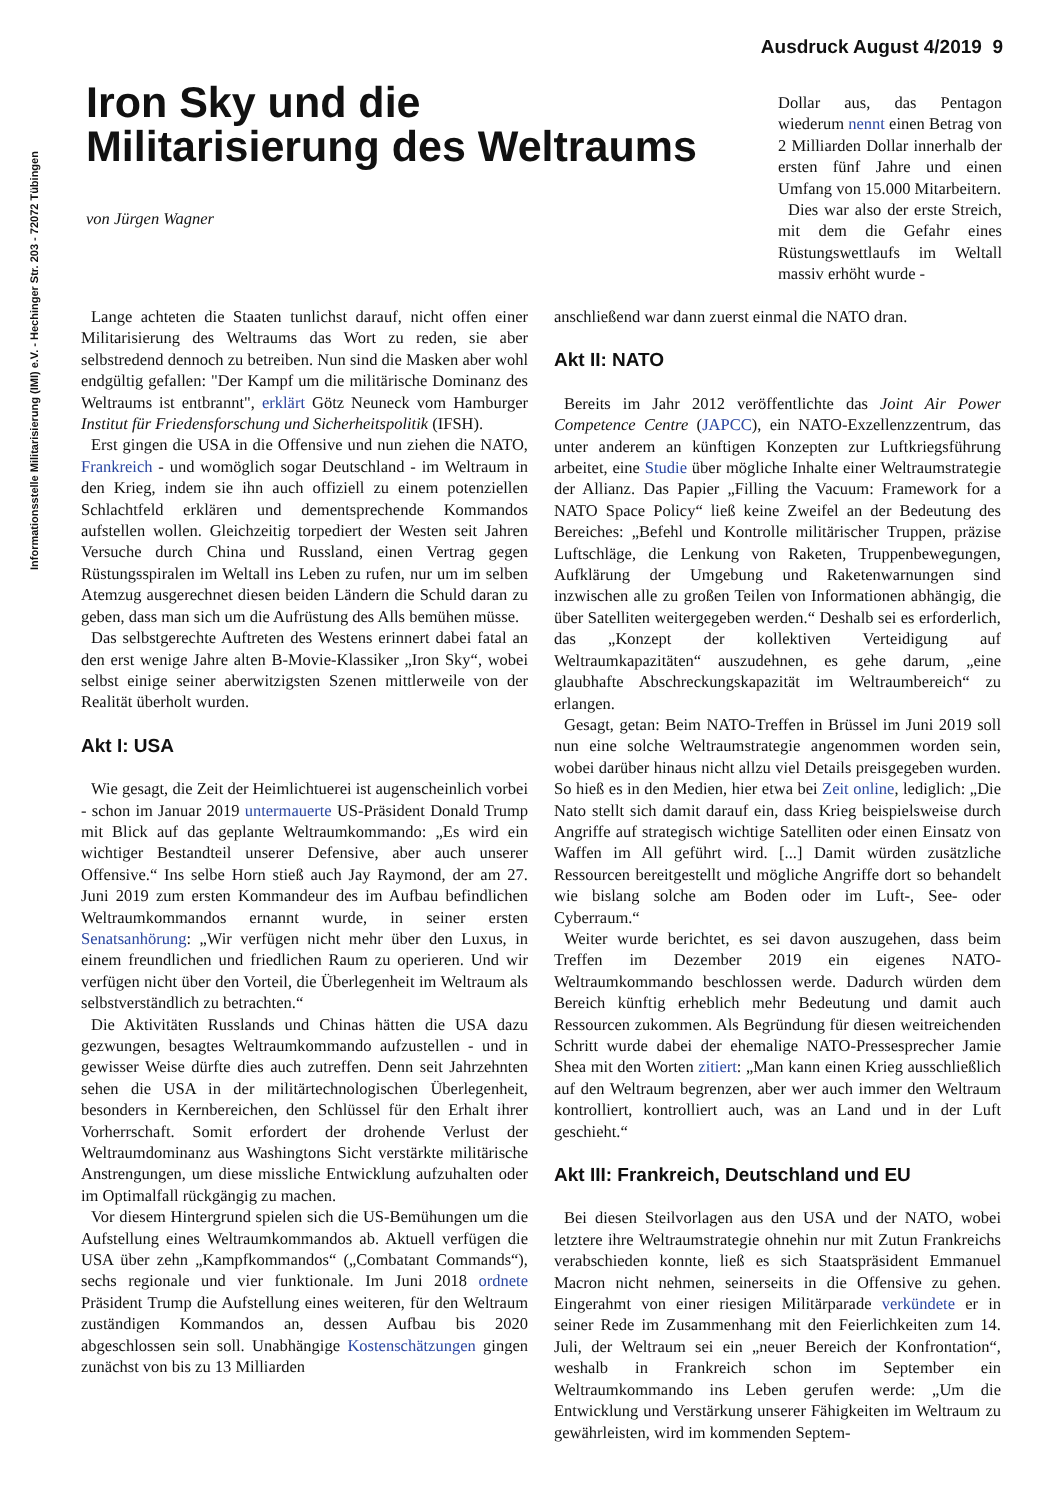Ausdruck August 4/2019 9
Informationsstelle Militarisierung (IMI) e.V. - Hechinger Str. 203 - 72072 Tübingen
Iron Sky und die Militarisierung des Weltraums
von Jürgen Wagner
Dollar aus, das Pentagon wiederum nennt einen Betrag von 2 Milliarden Dollar innerhalb der ersten fünf Jahre und einen Umfang von 15.000 Mitarbeitern.
Dies war also der erste Streich, mit dem die Gefahr eines Rüstungswettlaufs im Weltall massiv erhöht wurde -
Lange achteten die Staaten tunlichst darauf, nicht offen einer Militarisierung des Weltraums das Wort zu reden, sie aber selbstredend dennoch zu betreiben. Nun sind die Masken aber wohl endgültig gefallen: "Der Kampf um die militärische Dominanz des Weltraums ist entbrannt", erklärt Götz Neuneck vom Hamburger Institut für Friedensforschung und Sicherheitspolitik (IFSH).
Erst gingen die USA in die Offensive und nun ziehen die NATO, Frankreich - und womöglich sogar Deutschland - im Weltraum in den Krieg, indem sie ihn auch offiziell zu einem potenziellen Schlachtfeld erklären und dementsprechende Kommandos aufstellen wollen. Gleichzeitig torpediert der Westen seit Jahren Versuche durch China und Russland, einen Vertrag gegen Rüstungsspiralen im Weltall ins Leben zu rufen, nur um im selben Atemzug ausgerechnet diesen beiden Ländern die Schuld daran zu geben, dass man sich um die Aufrüstung des Alls bemühen müsse.
Das selbstgerechte Auftreten des Westens erinnert dabei fatal an den erst wenige Jahre alten B-Movie-Klassiker „Iron Sky“, wobei selbst einige seiner aberwitzigsten Szenen mittlerweile von der Realität überholt wurden.
Akt I: USA
Wie gesagt, die Zeit der Heimlichtuerei ist augenscheinlich vorbei - schon im Januar 2019 untermauerte US-Präsident Donald Trump mit Blick auf das geplante Weltraumkommando: „Es wird ein wichtiger Bestandteil unserer Defensive, aber auch unserer Offensive.“ Ins selbe Horn stieß auch Jay Raymond, der am 27. Juni 2019 zum ersten Kommandeur des im Aufbau befindlichen Weltraumkommandos ernannt wurde, in seiner ersten Senatsanhörung: „Wir verfügen nicht mehr über den Luxus, in einem freundlichen und friedlichen Raum zu operieren. Und wir verfügen nicht über den Vorteil, die Überlegenheit im Weltraum als selbstverständlich zu betrachten.“
Die Aktivitäten Russlands und Chinas hätten die USA dazu gezwungen, besagtes Weltraumkommando aufzustellen - und in gewisser Weise dürfte dies auch zutreffen. Denn seit Jahrzehnten sehen die USA in der militärtechnologischen Überlegenheit, besonders in Kernbereichen, den Schlüssel für den Erhalt ihrer Vorherrschaft. Somit erfordert der drohende Verlust der Weltraumdominanz aus Washingtons Sicht verstärkte militärische Anstrengungen, um diese missliche Entwicklung aufzuhalten oder im Optimalfall rückgängig zu machen.
Vor diesem Hintergrund spielen sich die US-Bemühungen um die Aufstellung eines Weltraumkommandos ab. Aktuell verfügen die USA über zehn „Kampfkommandos“ („Combatant Commands“), sechs regionale und vier funktionale. Im Juni 2018 ordnete Präsident Trump die Aufstellung eines weiteren, für den Weltraum zuständigen Kommandos an, dessen Aufbau bis 2020 abgeschlossen sein soll. Unabhängige Kostenschätzungen gingen zunächst von bis zu 13 Milliarden
anschließend war dann zuerst einmal die NATO dran.
Akt II: NATO
Bereits im Jahr 2012 veröffentlichte das Joint Air Power Competence Centre (JAPCC), ein NATO-Exzellenzzentrum, das unter anderem an künftigen Konzepten zur Luftkriegsführung arbeitet, eine Studie über mögliche Inhalte einer Weltraumstrategie der Allianz. Das Papier „Filling the Vacuum: Framework for a NATO Space Policy“ ließ keine Zweifel an der Bedeutung des Bereiches: „Befehl und Kontrolle militärischer Truppen, präzise Luftschläge, die Lenkung von Raketen, Truppenbewegungen, Aufklärung der Umgebung und Raketenwarnungen sind inzwischen alle zu großen Teilen von Informationen abhängig, die über Satelliten weitergegeben werden.“ Deshalb sei es erforderlich, das „Konzept der kollektiven Verteidigung auf Weltraumkapazitäten“ auszudehnen, es gehe darum, „eine glaubhafte Abschreckungskapazität im Weltraumbereich“ zu erlangen.
Gesagt, getan: Beim NATO-Treffen in Brüssel im Juni 2019 soll nun eine solche Weltraumstrategie angenommen worden sein, wobei darüber hinaus nicht allzu viel Details preisgegeben wurden. So hieß es in den Medien, hier etwa bei Zeit online, lediglich: „Die Nato stellt sich damit darauf ein, dass Krieg beispielsweise durch Angriffe auf strategisch wichtige Satelliten oder einen Einsatz von Waffen im All geführt wird. [...] Damit würden zusätzliche Ressourcen bereitgestellt und mögliche Angriffe dort so behandelt wie bislang solche am Boden oder im Luft-, See- oder Cyberraum.“
Weiter wurde berichtet, es sei davon auszugehen, dass beim Treffen im Dezember 2019 ein eigenes NATO-Weltraumkommando beschlossen werde. Dadurch würden dem Bereich künftig erheblich mehr Bedeutung und damit auch Ressourcen zukommen. Als Begründung für diesen weitreichenden Schritt wurde dabei der ehemalige NATO-Pressesprecher Jamie Shea mit den Worten zitiert: „Man kann einen Krieg ausschließlich auf den Weltraum begrenzen, aber wer auch immer den Weltraum kontrolliert, kontrolliert auch, was an Land und in der Luft geschieht.“
Akt III: Frankreich, Deutschland und EU
Bei diesen Steilvorlagen aus den USA und der NATO, wobei letztere ihre Weltraumstrategie ohnehin nur mit Zutun Frankreichs verabschieden konnte, ließ es sich Staatspräsident Emmanuel Macron nicht nehmen, seinerseits in die Offensive zu gehen. Eingerahmt von einer riesigen Militärparade verkündete er in seiner Rede im Zusammenhang mit den Feierlichkeiten zum 14. Juli, der Weltraum sei ein „neuer Bereich der Konfrontation“, weshalb in Frankreich schon im September ein Weltraumkommando ins Leben gerufen werde: „Um die Entwicklung und Verstärkung unserer Fähigkeiten im Weltraum zu gewährleisten, wird im kommenden Septem-